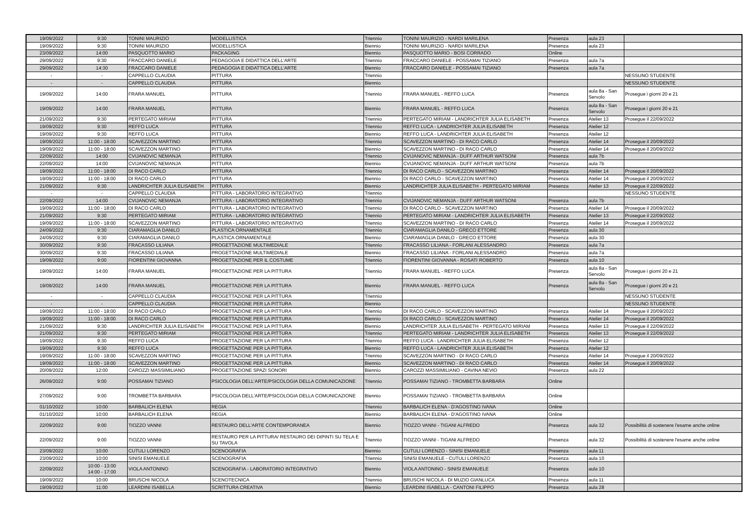| 19/09/2022 | 9:30 | TONINI MAURIZIO | MODELLISTICA | Triennio | TONINI MAURIZIO - NARDI MARILENA | Presenza | aula 23 | |
| 19/09/2022 | 9:30 | TONINI MAURIZIO | MODELLISTICA | Biennio | TONINI MAURIZIO - NARDI MARILENA | Presenza | aula 23 | |
| 23/09/2022 | 14:00 | PASQUOTTO MARIO | PACKAGING | Biennio | PASQUOTTO MARIO - BOSI CORRADO | Online | | |
| 29/09/2022 | 9:30 | FRACCARO DANIELE | PEDAGOGIA E DIDATTICA DELL'ARTE | Triennio | FRACCARO DANIELE - POSSAMAI TIZIANO | Presenza | aula 7a | |
| 29/09/2022 | 14:30 | FRACCARO DANIELE | PEDAGOGIA E DIDATTICA DELL'ARTE | Biennio | FRACCARO DANIELE - POSSAMAI TIZIANO | Presenza | aula 7a | |
| - | - | CAPPELLO CLAUDIA | PITTURA | Triennio | | | | NESSUNO STUDENTE |
| - | - | CAPPELLO CLAUDIA | PITTURA | Biennio | | | | NESSUNO STUDENTE |
| 19/09/2022 | 14:00 | FRARA MANUEL | PITTURA | Triennio | FRARA MANUEL - REFFO LUCA | Presenza | aula 8a - San Servolo | Prosegue i giorni 20 e 21 |
| 19/09/2022 | 14:00 | FRARA MANUEL | PITTURA | Biennio | FRARA MANUEL - REFFO LUCA | Presenza | aula 8a - San Servolo | Prosegue i giorni 20 e 21 |
| 21/09/2022 | 9:30 | PERTEGATO MIRIAM | PITTURA | Triennio | PERTEGATO MIRIAM - LANDRICHTER JULIA ELISABETH | Presenza | Atelier 13 | Prosegue il 22/09/2022 |
| 19/09/2022 | 9:30 | REFFO LUCA | PITTURA | Triennio | REFFO LUCA - LANDRICHTER JULIA ELISABETH | Presenza | Atelier 12 | |
| 19/09/2022 | 9:30 | REFFO LUCA | PITTURA | Biennio | REFFO LUCA - LANDRICHTER JULIA ELISABETH | Presenza | Atelier 12 | |
| 19/09/2022 | 11:00 - 18:00 | SCAVEZZON MARTINO | PITTURA | Triennio | SCAVEZZON MARTINO - DI RACO CARLO | Presenza | Atelier 14 | Prosegue il 20/09/2022 |
| 19/09/2022 | 11:00 - 18:00 | SCAVEZZON MARTINO | PITTURA | Biennio | SCAVEZZON MARTINO - DI RACO CARLO | Presenza | Atelier 14 | Prosegue il 20/09/2022 |
| 22/09/2022 | 14:00 | CVIJANOVIC NEMANJA | PITTURA | Triennio | CVIJANOVIC NEMANJA - DUFF ARTHUR WATSONI | Presenza | aula 7b | |
| 22/09/2022 | 14:00 | CVIJANOVIC NEMANJA | PITTURA | Biennio | CVIJANOVIC NEMANJA - DUFF ARTHUR WATSONI | Presenza | aula 7b | |
| 19/09/2022 | 11:00 - 18:00 | DI RACO CARLO | PITTURA | Triennio | DI RACO CARLO - SCAVEZZON MARTINO | Presenza | Atelier 14 | Prosegue il 20/09/2022 |
| 19/09/2022 | 11:00 - 18:00 | DI RACO CARLO | PITTURA | Biennio | DI RACO CARLO - SCAVEZZON MARTINO | Presenza | Atelier 14 | Prosegue il 20/09/2022 |
| 21/09/2022 | 9:30 | LANDRICHTER JULIA ELISABETH | PITTURA | Biennio | LANDRICHTER JULIA ELISABETH - PERTEGATO MIRIAM | Presenza | Atelier 13 | Prosegue il 22/09/2022 |
| - | - | CAPPELLO CLAUDIA | PITTURA - LABORATORIO INTEGRATIVO | Triennio | | | | NESSUNO STUDENTE |
| 22/09/2022 | 14:00 | CVIJANOVIC NEMANJA | PITTURA - LABORATORIO INTEGRATIVO | Triennio | CVIJANOVIC NEMANJA - DUFF ARTHUR WATSONI | Presenza | aula 7b | |
| 19/09/2022 | 11:00 - 18:00 | DI RACO CARLO | PITTURA - LABORATORIO INTEGRATIVO | Triennio | DI RACO CARLO - SCAVEZZON MARTINO | Presenza | Atelier 14 | Prosegue il 20/09/2022 |
| 21/09/2022 | 9:30 | PERTEGATO MIRIAM | PITTURA - LABORATORIO INTEGRATIVO | Triennio | PERTEGATO MIRIAM - LANDRICHTER JULIA ELISABETH | Presenza | Atelier 13 | Prosegue il 22/09/2022 |
| 19/09/2022 | 11:00 - 18:00 | SCAVEZZON MARTINO | PITTURA - LABORATORIO INTEGRATIVO | Triennio | SCAVEZZON MARTINO - DI RACO CARLO | Presenza | Atelier 14 | Prosegue il 20/09/2022 |
| 24/09/2022 | 9:30 | CIARAMAGLIA DANILO | PLASTICA ORNAMENTALE | Triennio | CIARAMAGLIA DANILO - GRECO ETTORE | Presenza | aula 30 | |
| 24/09/2022 | 9:30 | CIARAMAGLIA DANILO | PLASTICA ORNAMENTALE | Biennio | CIARAMAGLIA DANILO - GRECO ETTORE | Presenza | aula 30 | |
| 30/09/2022 | 9:30 | FRACASSO LILIANA | PROGETTAZIONE MULTIMEDIALE | Triennio | FRACASSO LILIANA - FORLANI ALESSANDRO | Presenza | aula 7a | |
| 30/09/2022 | 9:30 | FRACASSO LILIANA | PROGETTAZIONE MULTIMEDIALE | Biennio | FRACASSO LILIANA - FORLANI ALESSANDRO | Presenza | aula 7a | |
| 19/09/2022 | 9:00 | FIORENTINI GIOVANNA | PROGETTAZIONE PER IL COSTUME | Triennio | FIORENTINI GIOVANNA - ROSATI ROBERTO | Presenza | aula 10 | |
| 19/09/2022 | 14:00 | FRARA MANUEL | PROGETTAZIONE PER LA PITTURA | Triennio | FRARA MANUEL - REFFO LUCA | Presenza | aula 8a - San Servolo | Prosegue i giorni 20 e 21 |
| 19/09/2022 | 14:00 | FRARA MANUEL | PROGETTAZIONE PER LA PITTURA | Biennio | FRARA MANUEL - REFFO LUCA | Presenza | aula 8a - San Servolo | Prosegue i giorni 20 e 21 |
| - | - | CAPPELLO CLAUDIA | PROGETTAZIONE PER LA PITTURA | Triennio | | | | NESSUNO STUDENTE |
| - | - | CAPPELLO CLAUDIA | PROGETTAZIONE PER LA PITTURA | Biennio | | | | NESSUNO STUDENTE |
| 19/09/2022 | 11:00 - 18:00 | DI RACO CARLO | PROGETTAZIONE PER LA PITTURA | Triennio | DI RACO CARLO - SCAVEZZON MARTINO | Presenza | Atelier 14 | Prosegue il 20/09/2022 |
| 19/09/2022 | 11:00 - 18:00 | DI RACO CARLO | PROGETTAZIONE PER LA PITTURA | Biennio | DI RACO CARLO - SCAVEZZON MARTINO | Presenza | Atelier 14 | Prosegue il 20/09/2022 |
| 21/09/2022 | 9:30 | LANDRICHTER JULIA ELISABETH | PROGETTAZIONE PER LA PITTURA | Biennio | LANDRICHTER JULIA ELISABETH - PERTEGATO MIRIAM | Presenza | Atelier 13 | Prosegue il 22/09/2022 |
| 21/09/2022 | 9:30 | PERTEGATO MIRIAM | PROGETTAZIONE PER LA PITTURA | Triennio | PERTEGATO MIRIAM - LANDRICHTER JULIA ELISABETH | Presenza | Atelier 13 | Prosegue il 22/09/2022 |
| 19/09/2022 | 9:30 | REFFO LUCA | PROGETTAZIONE PER LA PITTURA | Triennio | REFFO LUCA - LANDRICHTER JULIA ELISABETH | Presenza | Atelier 12 | |
| 19/09/2022 | 9:30 | REFFO LUCA | PROGETTAZIONE PER LA PITTURA | Biennio | REFFO LUCA - LANDRICHTER JULIA ELISABETH | Presenza | Atelier 12 | |
| 19/09/2022 | 11:00 - 18:00 | SCAVEZZON MARTINO | PROGETTAZIONE PER LA PITTURA | Triennio | SCAVEZZON MARTINO - DI RACO CARLO | Presenza | Atelier 14 | Prosegue il 20/09/2022 |
| 19/09/2022 | 11:00 - 18:00 | SCAVEZZON MARTINO | PROGETTAZIONE PER LA PITTURA | Biennio | SCAVEZZON MARTINO - DI RACO CARLO | Presenza | Atelier 14 | Prosegue il 20/09/2022 |
| 20/09/2022 | 12:00 | CAROZZI MASSIMILIANO | PROGETTAZIONE SPAZI SONORI | Biennio | CAROZZI MASSIMILIANO - CAVINA NEVIO | Presenza | aula 22 | |
| 26/09/2022 | 9:00 | POSSAMAI TIZIANO | PSICOLOGIA DELL'ARTE/PSICOLOGIA DELLA COMUNICAZIONE | Triennio | POSSAMAI TIZIANO - TROMBETTA BARBARA | Online | | |
| 27/09/2022 | 9:00 | TROMBETTA BARBARA | PSICOLOGIA DELL'ARTE/PSICOLOGIA DELLA COMUNICAZIONE | Biennio | POSSAMAI TIZIANO - TROMBETTA BARBARA | Online | | |
| 01/10/2022 | 10:00 | BARBALICH ELENA | REGIA | Triennio | BARBALICH ELENA - D'AGOSTINO IVANA | Online | | |
| 01/10/2022 | 10:00 | BARBALICH ELENA | REGIA | Biennio | BARBALICH ELENA - D'AGOSTINO IVANA | Online | | |
| 22/09/2022 | 9:00 | TIOZZO VANNI | RESTAURO DELL'ARTE CONTEMPORANEA | Biennio | TIOZZO VANNI - TIGANI ALFREDO | Presenza | aula 32 | Possibilità di sostenere l'esame anche online |
| 22/09/2022 | 9:00 | TIOZZO VANNI | RESTAURO PER LA PITTURA/ RESTAURO DEI DIPINTI SU TELA E SU TAVOLA | Triennio | TIOZZO VANNI - TIGANI ALFREDO | Presenza | aula 32 | Possibilità di sostenere l'esame anche online |
| 23/09/2022 | 10:00 | CUTULI LORENZO | SCENOGRAFIA | Biennio | CUTULI LORENZO - SINISI EMANUELE | Presenza | aula 11 | |
| 23/09/2022 | 10:00 | SINISI EMANUELE | SCENOGRAFIA | Triennio | SINISI EMANUELE - CUTULI LORENZO | Presenza | aula 10 | |
| 22/09/2022 | 10:00 - 13:00 14:00 - 17:00 | VIOLA ANTONINO | SCENOGRAFIA - LABORATORIO INTEGRATIVO | Biennio | VIOLA ANTONINO - SINISI EMANUELE | Presenza | aula 10 | |
| 19/09/2022 | 10:00 | BRUSCHI NICOLA | SCENOTECNICA | Triennio | BRUSCHI NICOLA - DI MUZIO GIANLUCA | Presenza | aula 11 | |
| 19/09/2022 | 11:00 | LEARDINI ISABELLA | SCRITTURA CREATIVA | Biennio | LEARDINI ISABELLA - CANTONI FILIPPO | Presenza | aula 28 | |